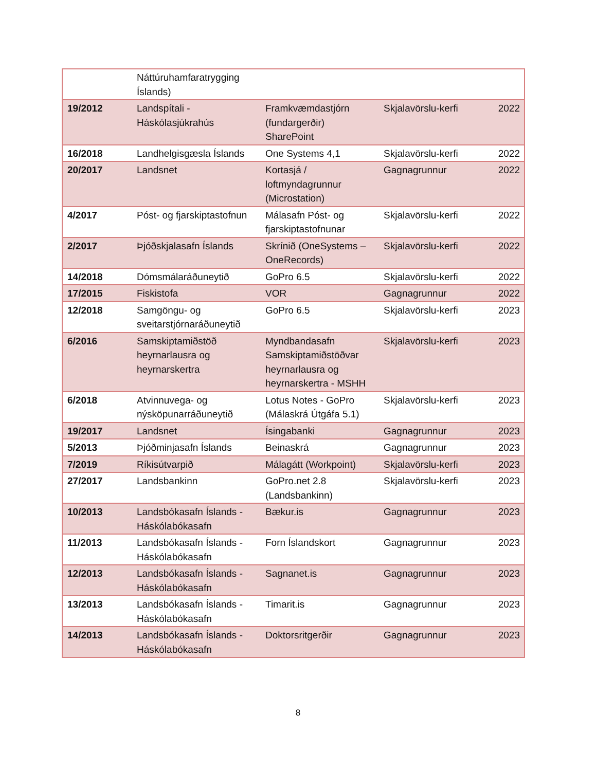| | Náttúruhamfaratrygging Íslands) | | | |
| 19/2012 | Landspítali - Háskólasjúkrahús | Framkvæmdastjórn (fundargerðir) SharePoint | Skjalavörslu-kerfi | 2022 |
| 16/2018 | Landhelgisgæsla Íslands | One Systems 4,1 | Skjalavörslu-kerfi | 2022 |
| 20/2017 | Landsnet | Kortasjá / loftmyndagrunnur (Microstation) | Gagnagrunnur | 2022 |
| 4/2017 | Póst- og fjarskiptastofnun | Málasafn Póst- og fjarskiptastofnunar | Skjalavörslu-kerfi | 2022 |
| 2/2017 | Þjóðskjalasafn Íslands | Skrínið (OneSystems – OneRecords) | Skjalavörslu-kerfi | 2022 |
| 14/2018 | Dómsmálaráðuneytið | GoPro 6.5 | Skjalavörslu-kerfi | 2022 |
| 17/2015 | Fiskistofa | VOR | Gagnagrunnur | 2022 |
| 12/2018 | Samgöngu- og sveitarstjórnaráðuneytið | GoPro 6.5 | Skjalavörslu-kerfi | 2023 |
| 6/2016 | Samskiptamiðstöð heyrnarlausra og heyrnarskertra | Myndbandasafn Samskiptamiðstöðvar heyrnarlausra og heyrnarskertra - MSHH | Skjalavörslu-kerfi | 2023 |
| 6/2018 | Atvinnuvega- og nýsköpunarráðuneytið | Lotus Notes - GoPro (Málaskrá Útgáfa 5.1) | Skjalavörslu-kerfi | 2023 |
| 19/2017 | Landsnet | Ísingabanki | Gagnagrunnur | 2023 |
| 5/2013 | Þjóðminjasafn Íslands | Beinaskrá | Gagnagrunnur | 2023 |
| 7/2019 | Ríkisútvarpið | Málagátt (Workpoint) | Skjalavörslu-kerfi | 2023 |
| 27/2017 | Landsbankinn | GoPro.net 2.8 (Landsbankinn) | Skjalavörslu-kerfi | 2023 |
| 10/2013 | Landsbókasafn Íslands - Háskólabókasafn | Bækur.is | Gagnagrunnur | 2023 |
| 11/2013 | Landsbókasafn Íslands - Háskólabókasafn | Forn Íslandskort | Gagnagrunnur | 2023 |
| 12/2013 | Landsbókasafn Íslands - Háskólabókasafn | Sagnanet.is | Gagnagrunnur | 2023 |
| 13/2013 | Landsbókasafn Íslands - Háskólabókasafn | Timarit.is | Gagnagrunnur | 2023 |
| 14/2013 | Landsbókasafn Íslands - Háskólabókasafn | Doktorsritgerðir | Gagnagrunnur | 2023 |
8